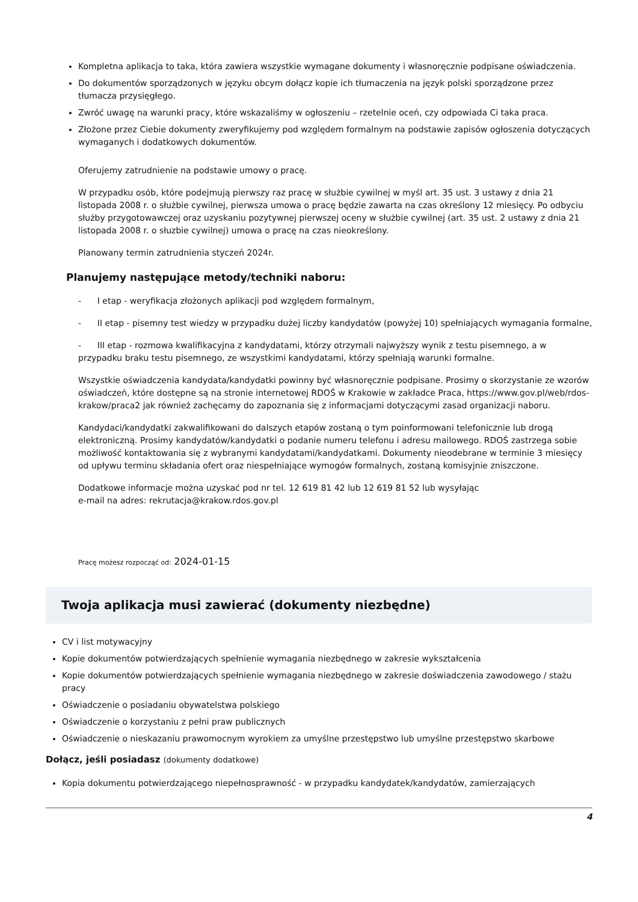Kompletna aplikacja to taka, która zawiera wszystkie wymagane dokumenty i własnoręcznie podpisane oświadczenia.
Do dokumentów sporządzonych w języku obcym dołącz kopie ich tłumaczenia na język polski sporządzone przez tłumacza przysięgłego.
Zwróć uwagę na warunki pracy, które wskazaliśmy w ogłoszeniu – rzetelnie oceń, czy odpowiada Ci taka praca.
Złożone przez Ciebie dokumenty zweryfikujemy pod względem formalnym na podstawie zapisów ogłoszenia dotyczących wymaganych i dodatkowych dokumentów.
Oferujemy zatrudnienie na podstawie umowy o pracę.
W przypadku osób, które podejmują pierwszy raz pracę w służbie cywilnej w myśl art. 35 ust. 3 ustawy z dnia 21 listopada 2008 r. o służbie cywilnej, pierwsza umowa o pracę będzie zawarta na czas określony 12 miesięcy. Po odbyciu służby przygotowawczej oraz uzyskaniu pozytywnej pierwszej oceny w służbie cywilnej (art. 35 ust. 2 ustawy z dnia 21 listopada 2008 r. o słuzbie cywilnej) umowa o pracę na czas nieokreślony.
Planowany termin zatrudnienia styczeń 2024r.
Planujemy następujące metody/techniki naboru:
- I etap - weryfikacja złożonych aplikacji pod względem formalnym,
- II etap - pisemny test wiedzy w przypadku dużej liczby kandydatów (powyżej 10) spełniających wymagania formalne,
- III etap - rozmowa kwalifikacyjna z kandydatami, którzy otrzymali najwyższy wynik z testu pisemnego, a w przypadku braku testu pisemnego, ze wszystkimi kandydatami, którzy spełniają warunki formalne.
Wszystkie oświadczenia kandydata/kandydatki powinny być własnoręcznie podpisane. Prosimy o skorzystanie ze wzorów oświadczeń, które dostępne są na stronie internetowej RDOŚ w Krakowie w zakładce Praca, https://www.gov.pl/web/rdos-krakow/praca2 jak również zachęcamy do zapoznania się z informacjami dotyczącymi zasad organizacji naboru.
Kandydaci/kandydatki zakwalifikowani do dalszych etapów zostaną o tym poinformowani telefonicznie lub drogą elektroniczną. Prosimy kandydatów/kandydatki o podanie numeru telefonu i adresu mailowego. RDOŚ zastrzega sobie możliwość kontaktowania się z wybranymi kandydatami/kandydatkami. Dokumenty nieodebrane w terminie 3 miesięcy od upływu terminu składania ofert oraz niespełniające wymogów formalnych, zostaną komisyjnie zniszczone.
Dodatkowe informacje można uzyskać pod nr tel. 12 619 81 42 lub 12 619 81 52 lub wysyłając
e-mail na adres: rekrutacja@krakow.rdos.gov.pl
Pracę możesz rozpocząć od: 2024-01-15
Twoja aplikacja musi zawierać (dokumenty niezbędne)
CV i list motywacyjny
Kopie dokumentów potwierdzających spełnienie wymagania niezbędnego w zakresie wykształcenia
Kopie dokumentów potwierdzających spełnienie wymagania niezbędnego w zakresie doświadczenia zawodowego / stażu pracy
Oświadczenie o posiadaniu obywatelstwa polskiego
Oświadczenie o korzystaniu z pełni praw publicznych
Oświadczenie o nieskazaniu prawomocnym wyrokiem za umyślne przestępstwo lub umyślne przestępstwo skarbowe
Dołącz, jeśli posiadasz (dokumenty dodatkowe)
Kopia dokumentu potwierdzającego niepełnosprawność - w przypadku kandydatek/kandydatów, zamierzających
4